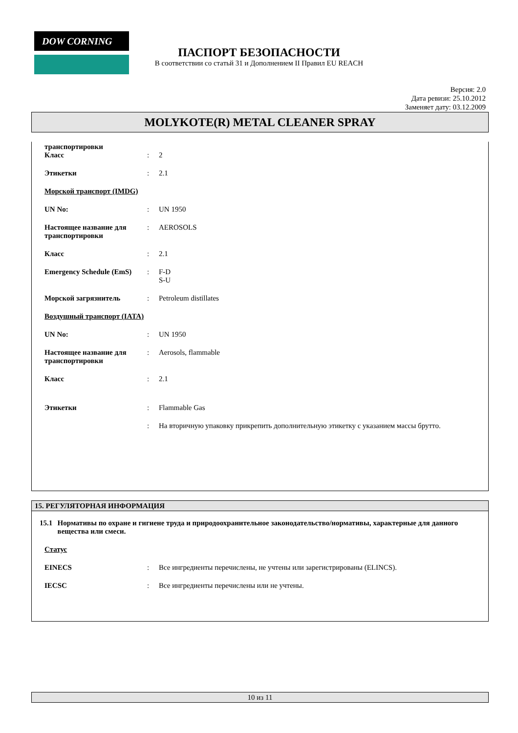DOW CORNING
ПАСПОРТ БЕЗОПАСНОСТИ
В соответствии со статьй 31 и Дополнением II Правил EU REACH
Версия: 2.0
Дата ревизи: 25.10.2012
Заменяет дату: 03.12.2009
MOLYKOTE(R) METAL CLEANER SPRAY
транспортировки
Класс
:
2
Этикетки : 2.1
Морской транспорт (IMDG)
UN No: : UN 1950
Настоящее название для транспортировки
: AEROSOLS
Класс : 2.1
Emergency Schedule (EmS)
: F-D
S-U
Морской загрязнитель : Petroleum distillates
Воздушный транспорт (IATA)
UN No: : UN 1950
Настоящее название для транспортировки
: Aerosols, flammable
Класс : 2.1
Этикетки : Flammable Gas
: На вторичную упаковку прикрепить дополнительную этикетку с указанием массы брутто.
15. РЕГУЛЯТОРНАЯ ИНФОРМАЦИЯ
15.1 Нормативы по охране и гигиене труда и природоохранительное законодательство/нормативы, характерные для данного вещества или смеси.
Статус
EINECS : Все ингредиенты перечислены, не учтены или зарегистрированы (ELINCS).
IECSC : Все ингредиенты перечислены или не учтены.
10 из 11